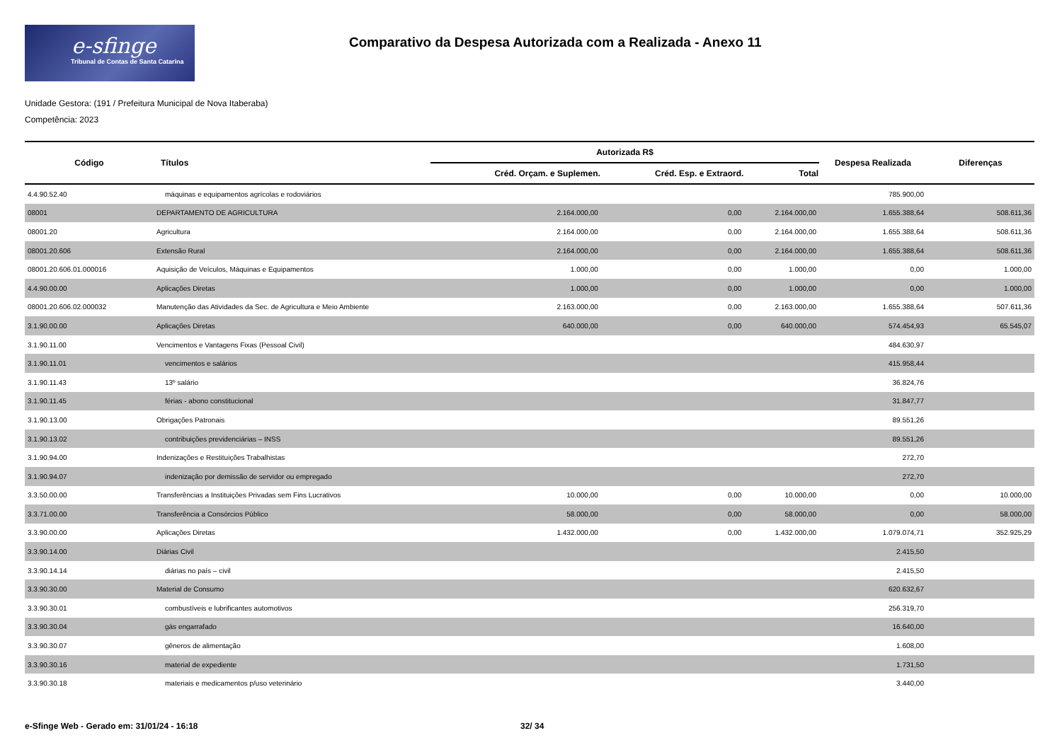e-sfinge
Tribunal de Contas de Santa Catarina
Comparativo da Despesa Autorizada com a Realizada - Anexo 11
Unidade Gestora: (191 / Prefeitura Municipal de Nova Itaberaba)
Competência: 2023
| Código | Títulos | Autorizada R$ | | | Despesa Realizada | Diferenças |
| --- | --- | --- | --- | --- | --- | --- |
| | | Créd. Orçam. e Suplemen. | Créd. Esp. e Extraord. | Total | | |
| 4.4.90.52.40 | máquinas e equipamentos agrícolas e rodoviários | | | | 785.900,00 | |
| 08001 | DEPARTAMENTO DE AGRICULTURA | 2.164.000,00 | 0,00 | 2.164.000,00 | 1.655.388,64 | 508.611,36 |
| 08001.20 | Agricultura | 2.164.000,00 | 0,00 | 2.164.000,00 | 1.655.388,64 | 508.611,36 |
| 08001.20.606 | Extensão Rural | 2.164.000,00 | 0,00 | 2.164.000,00 | 1.655.388,64 | 508.611,36 |
| 08001.20.606.01.000016 | Aquisição de Veículos, Máquinas e Equipamentos | 1.000,00 | 0,00 | 1.000,00 | 0,00 | 1.000,00 |
| 4.4.90.00.00 | Aplicações Diretas | 1.000,00 | 0,00 | 1.000,00 | 0,00 | 1.000,00 |
| 08001.20.606.02.000032 | Manutenção das Atividades da Sec. de Agricultura e Meio Ambiente | 2.163.000,00 | 0,00 | 2.163.000,00 | 1.655.388,64 | 507.611,36 |
| 3.1.90.00.00 | Aplicações Diretas | 640.000,00 | 0,00 | 640.000,00 | 574.454,93 | 65.545,07 |
| 3.1.90.11.00 | Vencimentos e Vantagens Fixas (Pessoal Civil) | | | | 484.630,97 | |
| 3.1.90.11.01 | vencimentos e salários | | | | 415.958,44 | |
| 3.1.90.11.43 | 13º salário | | | | 36.824,76 | |
| 3.1.90.11.45 | férias - abono constitucional | | | | 31.847,77 | |
| 3.1.90.13.00 | Obrigações Patronais | | | | 89.551,26 | |
| 3.1.90.13.02 | contribuições previdenciárias – INSS | | | | 89.551,26 | |
| 3.1.90.94.00 | Indenizações e Restituições Trabalhistas | | | | 272,70 | |
| 3.1.90.94.07 | indenização por demissão de servidor ou empregado | | | | 272,70 | |
| 3.3.50.00.00 | Transferências a Instituições Privadas sem Fins Lucrativos | 10.000,00 | 0,00 | 10.000,00 | 0,00 | 10.000,00 |
| 3.3.71.00.00 | Transferência a Consórcios Público | 58.000,00 | 0,00 | 58.000,00 | 0,00 | 58.000,00 |
| 3.3.90.00.00 | Aplicações Diretas | 1.432.000,00 | 0,00 | 1.432.000,00 | 1.079.074,71 | 352.925,29 |
| 3.3.90.14.00 | Diárias Civil | | | | 2.415,50 | |
| 3.3.90.14.14 | diárias no país – civil | | | | 2.415,50 | |
| 3.3.90.30.00 | Material de Consumo | | | | 620.632,67 | |
| 3.3.90.30.01 | combustíveis e lubrificantes automotivos | | | | 256.319,70 | |
| 3.3.90.30.04 | gás engarrafado | | | | 16.640,00 | |
| 3.3.90.30.07 | gêneros de alimentação | | | | 1.608,00 | |
| 3.3.90.30.16 | material de expediente | | | | 1.731,50 | |
| 3.3.90.30.18 | materiais e medicamentos p/uso veterinário | | | | 3.440,00 | |
e-Sfinge Web - Gerado em: 31/01/24 - 16:18 32/ 34